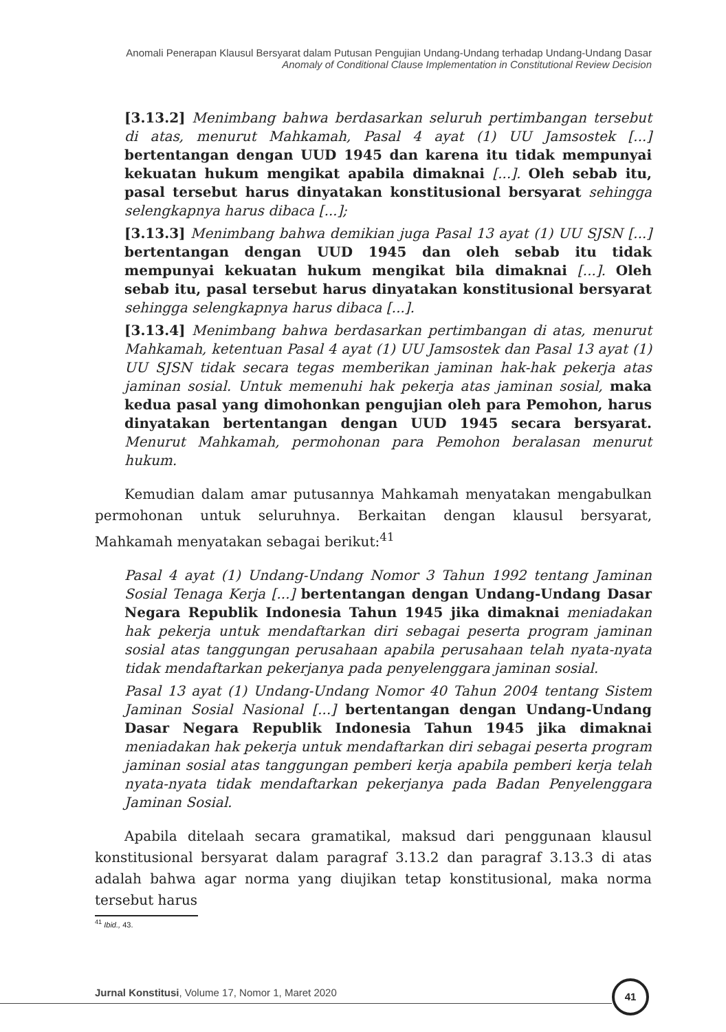Anomali Penerapan Klausul Bersyarat dalam Putusan Pengujian Undang-Undang terhadap Undang-Undang Dasar
Anomaly of Conditional Clause Implementation in Constitutional Review Decision
[3.13.2] Menimbang bahwa berdasarkan seluruh pertimbangan tersebut di atas, menurut Mahkamah, Pasal 4 ayat (1) UU Jamsostek [...] bertentangan dengan UUD 1945 dan karena itu tidak mempunyai kekuatan hukum mengikat apabila dimaknai [...]. Oleh sebab itu, pasal tersebut harus dinyatakan konstitusional bersyarat sehingga selengkapnya harus dibaca [...];
[3.13.3] Menimbang bahwa demikian juga Pasal 13 ayat (1) UU SJSN [...] bertentangan dengan UUD 1945 dan oleh sebab itu tidak mempunyai kekuatan hukum mengikat bila dimaknai [...]. Oleh sebab itu, pasal tersebut harus dinyatakan konstitusional bersyarat sehingga selengkapnya harus dibaca [...].
[3.13.4] Menimbang bahwa berdasarkan pertimbangan di atas, menurut Mahkamah, ketentuan Pasal 4 ayat (1) UU Jamsostek dan Pasal 13 ayat (1) UU SJSN tidak secara tegas memberikan jaminan hak-hak pekerja atas jaminan sosial. Untuk memenuhi hak pekerja atas jaminan sosial, maka kedua pasal yang dimohonkan pengujian oleh para Pemohon, harus dinyatakan bertentangan dengan UUD 1945 secara bersyarat. Menurut Mahkamah, permohonan para Pemohon beralasan menurut hukum.
Kemudian dalam amar putusannya Mahkamah menyatakan mengabulkan permohonan untuk seluruhnya. Berkaitan dengan klausul bersyarat, Mahkamah menyatakan sebagai berikut:<sup>41</sup>
Pasal 4 ayat (1) Undang-Undang Nomor 3 Tahun 1992 tentang Jaminan Sosial Tenaga Kerja [...] bertentangan dengan Undang-Undang Dasar Negara Republik Indonesia Tahun 1945 jika dimaknai meniadakan hak pekerja untuk mendaftarkan diri sebagai peserta program jaminan sosial atas tanggungan perusahaan apabila perusahaan telah nyata-nyata tidak mendaftarkan pekerjanya pada penyelenggara jaminan sosial.
Pasal 13 ayat (1) Undang-Undang Nomor 40 Tahun 2004 tentang Sistem Jaminan Sosial Nasional [...] bertentangan dengan Undang-Undang Dasar Negara Republik Indonesia Tahun 1945 jika dimaknai meniadakan hak pekerja untuk mendaftarkan diri sebagai peserta program jaminan sosial atas tanggungan pemberi kerja apabila pemberi kerja telah nyata-nyata tidak mendaftarkan pekerjanya pada Badan Penyelenggara Jaminan Sosial.
Apabila ditelaah secara gramatikal, maksud dari penggunaan klausul konstitusional bersyarat dalam paragraf 3.13.2 dan paragraf 3.13.3 di atas adalah bahwa agar norma yang diujikan tetap konstitusional, maka norma tersebut harus
<sup>41</sup> Ibid., 43.
Jurnal Konstitusi, Volume 17, Nomor 1, Maret 2020
41